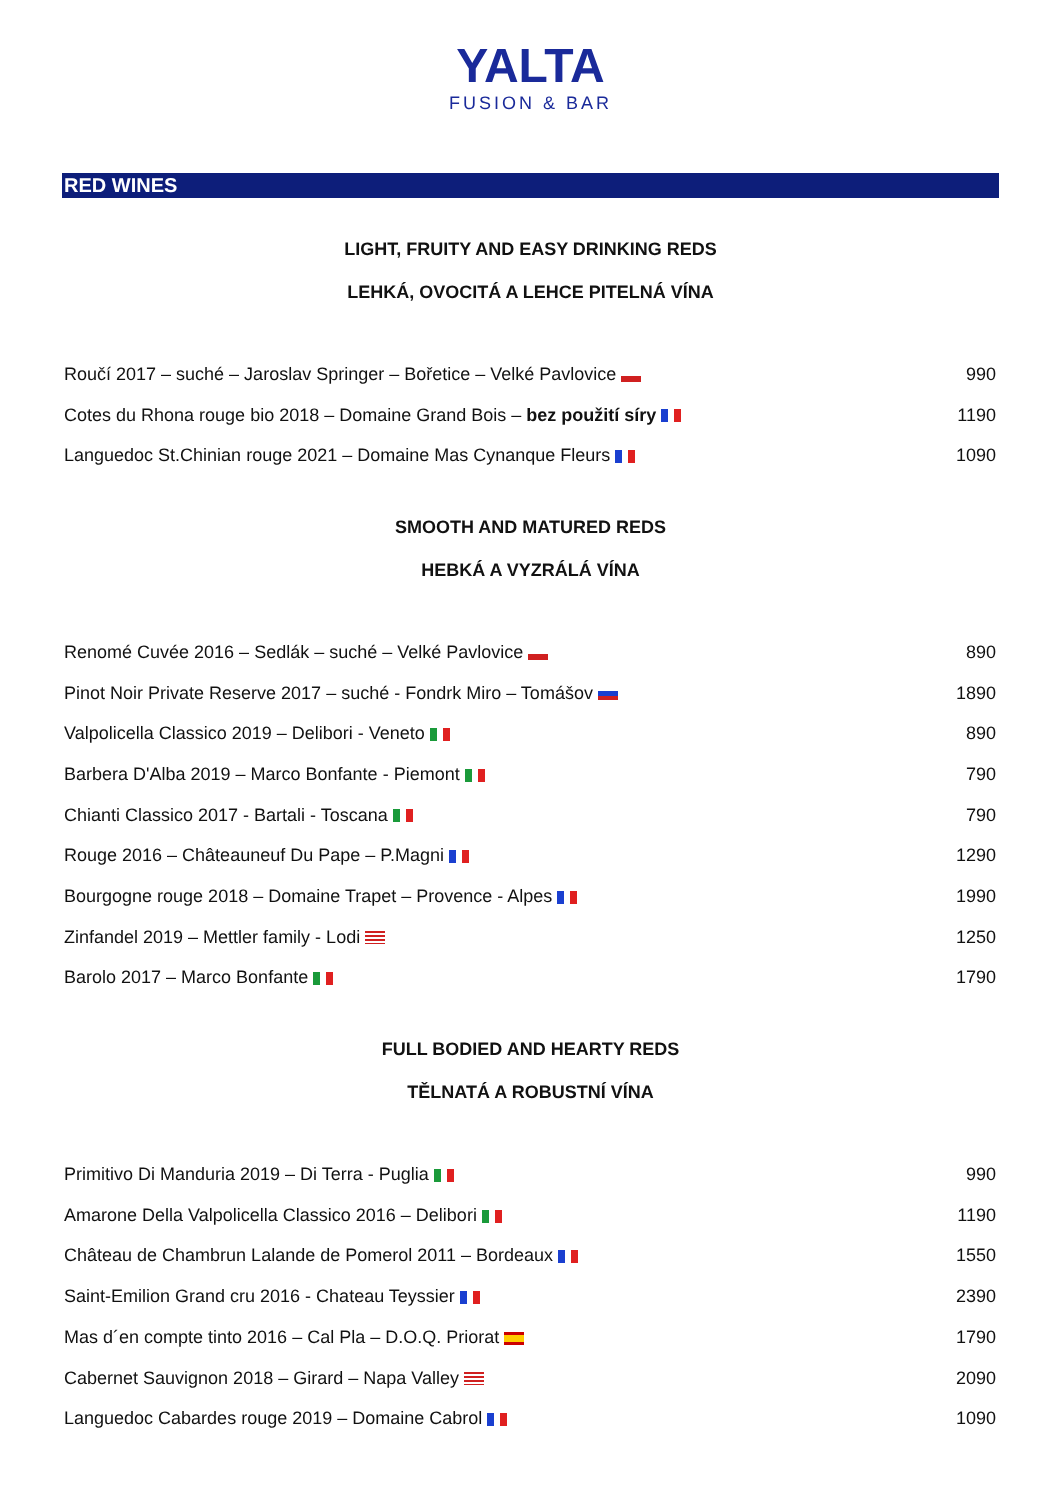YALTA
FUSION & BAR
RED WINES
LIGHT, FRUITY AND EASY DRINKING REDS
LEHKÁ, OVOCITÁ A LEHCE PITELNÁ VÍNA
| Roučí 2017 – suché – Jaroslav Springer – Bořetice – Velké Pavlovice | 990 |
| Cotes du Rhona rouge bio 2018 – Domaine Grand Bois – bez použití síry | 1190 |
| Languedoc St.Chinian rouge 2021 – Domaine Mas Cynanque Fleurs | 1090 |
SMOOTH AND MATURED REDS
HEBKÁ A VYZRÁLÁ VÍNA
| Renomé Cuvée 2016 – Sedlák – suché – Velké Pavlovice | 890 |
| Pinot Noir Private Reserve 2017 – suché - Fondrk Miro – Tomášov | 1890 |
| Valpolicella Classico 2019 – Delibori - Veneto | 890 |
| Barbera D'Alba 2019 – Marco Bonfante - Piemont | 790 |
| Chianti Classico 2017 - Bartali - Toscana | 790 |
| Rouge 2016 – Châteauneuf Du Pape – P.Magni | 1290 |
| Bourgogne rouge 2018 – Domaine Trapet – Provence - Alpes | 1990 |
| Zinfandel 2019 – Mettler family - Lodi | 1250 |
| Barolo 2017 – Marco Bonfante | 1790 |
FULL BODIED AND HEARTY REDS
TĚLNATÁ A ROBUSTNÍ VÍNA
| Primitivo Di Manduria 2019 – Di Terra - Puglia | 990 |
| Amarone Della Valpolicella Classico 2016 – Delibori | 1190 |
| Château de Chambrun Lalande de Pomerol 2011 – Bordeaux | 1550 |
| Saint-Emilion Grand cru 2016 - Chateau Teyssier | 2390 |
| Mas d´en compte tinto 2016 – Cal Pla – D.O.Q. Priorat | 1790 |
| Cabernet Sauvignon 2018 – Girard – Napa Valley | 2090 |
| Languedoc Cabardes rouge 2019 – Domaine Cabrol | 1090 |